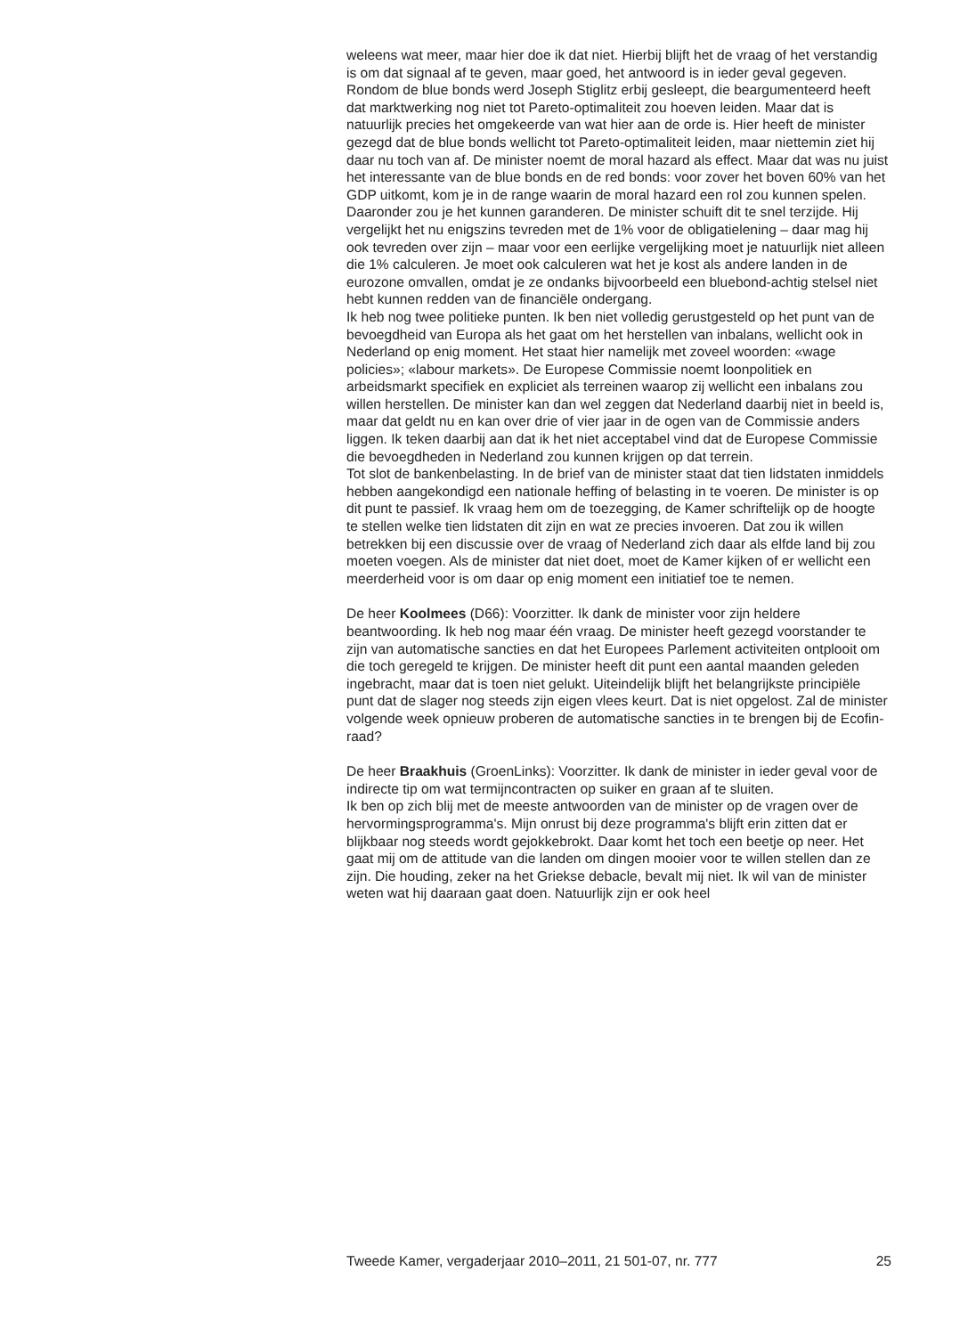weleens wat meer, maar hier doe ik dat niet. Hierbij blijft het de vraag of het verstandig is om dat signaal af te geven, maar goed, het antwoord is in ieder geval gegeven.
Rondom de blue bonds werd Joseph Stiglitz erbij gesleept, die beargumenteerd heeft dat marktwerking nog niet tot Pareto-optimaliteit zou hoeven leiden. Maar dat is natuurlijk precies het omgekeerde van wat hier aan de orde is. Hier heeft de minister gezegd dat de blue bonds wellicht tot Pareto-optimaliteit leiden, maar niettemin ziet hij daar nu toch van af. De minister noemt de moral hazard als effect. Maar dat was nu juist het interessante van de blue bonds en de red bonds: voor zover het boven 60% van het GDP uitkomt, kom je in de range waarin de moral hazard een rol zou kunnen spelen. Daaronder zou je het kunnen garanderen. De minister schuift dit te snel terzijde. Hij vergelijkt het nu enigszins tevreden met de 1% voor de obligatielening – daar mag hij ook tevreden over zijn – maar voor een eerlijke vergelijking moet je natuurlijk niet alleen die 1% calculeren. Je moet ook calculeren wat het je kost als andere landen in de eurozone omvallen, omdat je ze ondanks bijvoorbeeld een bluebond-achtig stelsel niet hebt kunnen redden van de financiële ondergang.
Ik heb nog twee politieke punten. Ik ben niet volledig gerustgesteld op het punt van de bevoegdheid van Europa als het gaat om het herstellen van inbalans, wellicht ook in Nederland op enig moment. Het staat hier namelijk met zoveel woorden: «wage policies»; «labour markets». De Europese Commissie noemt loonpolitiek en arbeidsmarkt specifiek en expliciet als terreinen waarop zij wellicht een inbalans zou willen herstellen. De minister kan dan wel zeggen dat Nederland daarbij niet in beeld is, maar dat geldt nu en kan over drie of vier jaar in de ogen van de Commissie anders liggen. Ik teken daarbij aan dat ik het niet acceptabel vind dat de Europese Commissie die bevoegdheden in Nederland zou kunnen krijgen op dat terrein.
Tot slot de bankenbelasting. In de brief van de minister staat dat tien lidstaten inmiddels hebben aangekondigd een nationale heffing of belasting in te voeren. De minister is op dit punt te passief. Ik vraag hem om de toezegging, de Kamer schriftelijk op de hoogte te stellen welke tien lidstaten dit zijn en wat ze precies invoeren. Dat zou ik willen betrekken bij een discussie over de vraag of Nederland zich daar als elfde land bij zou moeten voegen. Als de minister dat niet doet, moet de Kamer kijken of er wellicht een meerderheid voor is om daar op enig moment een initiatief toe te nemen.
De heer Koolmees (D66): Voorzitter. Ik dank de minister voor zijn heldere beantwoording. Ik heb nog maar één vraag. De minister heeft gezegd voorstander te zijn van automatische sancties en dat het Europees Parlement activiteiten ontplooit om die toch geregeld te krijgen. De minister heeft dit punt een aantal maanden geleden ingebracht, maar dat is toen niet gelukt. Uiteindelijk blijft het belangrijkste principiële punt dat de slager nog steeds zijn eigen vlees keurt. Dat is niet opgelost. Zal de minister volgende week opnieuw proberen de automatische sancties in te brengen bij de Ecofin-raad?
De heer Braakhuis (GroenLinks): Voorzitter. Ik dank de minister in ieder geval voor de indirecte tip om wat termijncontracten op suiker en graan af te sluiten.
Ik ben op zich blij met de meeste antwoorden van de minister op de vragen over de hervormingsprogramma's. Mijn onrust bij deze programma's blijft erin zitten dat er blijkbaar nog steeds wordt gejokkebrokt. Daar komt het toch een beetje op neer. Het gaat mij om de attitude van die landen om dingen mooier voor te willen stellen dan ze zijn. Die houding, zeker na het Griekse debacle, bevalt mij niet. Ik wil van de minister weten wat hij daaraan gaat doen. Natuurlijk zijn er ook heel
Tweede Kamer, vergaderjaar 2010–2011, 21 501-07, nr. 777 25